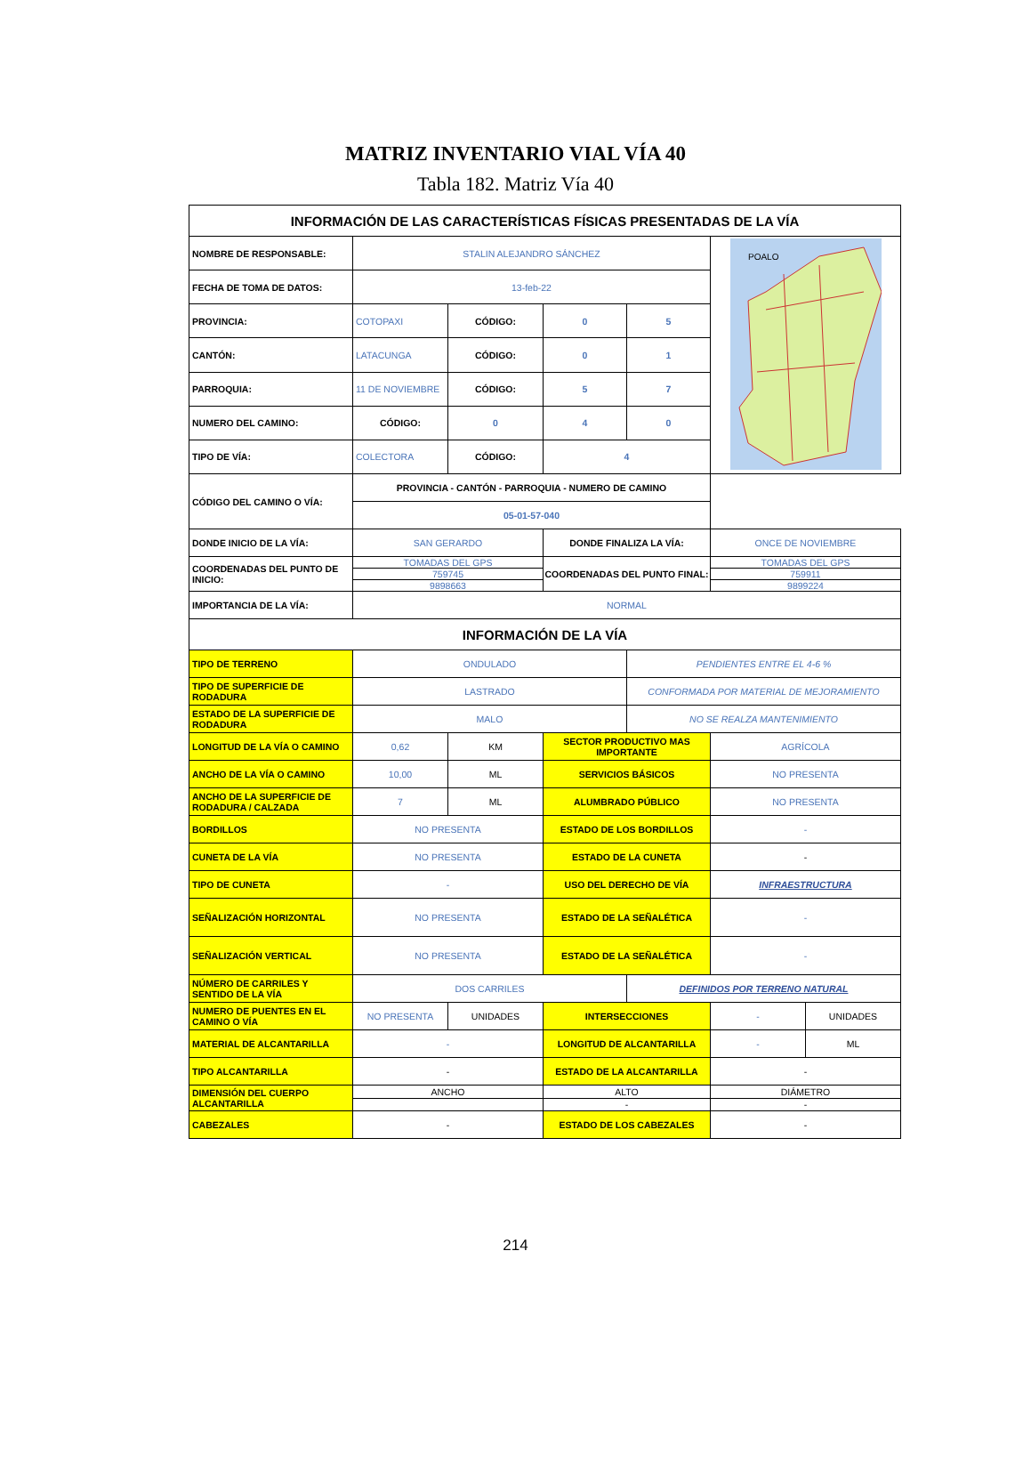MATRIZ INVENTARIO VIAL VÍA 40
Tabla 182. Matriz Vía 40
| INFORMACIÓN DE LAS CARACTERÍSTICAS FÍSICAS PRESENTADAS DE LA VÍA | | | | | | |
| --- | --- | --- | --- | --- | --- | --- |
| NOMBRE DE RESPONSABLE: | STALIN ALEJANDRO SÁNCHEZ | | | | POALO | |
| FECHA DE TOMA DE DATOS: | 13-feb-22 | | | | | |
| PROVINCIA: | COTOPAXI | CÓDIGO: | 0 | 5 | | |
| CANTÓN: | LATACUNGA | CÓDIGO: | 0 | 1 | | |
| PARROQUIA: | 11 DE NOVIEMBRE | CÓDIGO: | 5 | 7 | | |
| NUMERO DEL CAMINO: | CÓDIGO: | 0 | 4 | 0 | | |
| TIPO DE VÍA: | COLECTORA | CÓDIGO: | 4 | | | |
| CÓDIGO DEL CAMINO O VÍA: | PROVINCIA - CANTÓN - PARROQUIA - NUMERO DE CAMINO | | | | | |
| | 05-01-57-040 | | | | | |
| DONDE INICIO DE LA VÍA: | SAN GERARDO | | DONDE FINALIZA LA VÍA: | | ONCE DE NOVIEMBRE | |
| COORDENADAS DEL PUNTO DE INICIO: | TOMADAS DEL GPS | | COORDENADAS DEL PUNTO FINAL: | | TOMADAS DEL GPS | |
| | 759745 | | | | 759911 | |
| | 9898663 | | | | 9899224 | |
| IMPORTANCIA DE LA VÍA: | NORMAL | | | | | |
| INFORMACIÓN DE LA VÍA | | | | | | |
| TIPO DE TERRENO | ONDULADO | | | PENDIENTES ENTRE EL 4-6 % | | |
| TIPO DE SUPERFICIE DE RODADURA | LASTRADO | | | CONFORMADA POR MATERIAL DE MEJORAMIENTO | | |
| ESTADO DE LA SUPERFICIE DE RODADURA | MALO | | | NO SE REALZA MANTENIMIENTO | | |
| LONGITUD DE LA VÍA O CAMINO | 0,62 | KM | SECTOR PRODUCTIVO MAS IMPORTANTE | | AGRÍCOLA | |
| ANCHO DE LA VÍA O CAMINO | 10,00 | ML | SERVICIOS BÁSICOS | | NO PRESENTA | |
| ANCHO DE LA SUPERFICIE DE RODADURA / CALZADA | 7 | ML | ALUMBRADO PÚBLICO | | NO PRESENTA | |
| BORDILLOS | NO PRESENTA | | ESTADO DE LOS BORDILLOS | | - | |
| CUNETA DE LA VÍA | NO PRESENTA | | ESTADO DE LA CUNETA | | - | |
| TIPO DE CUNETA | - | | USO DEL DERECHO DE VÍA | | INFRAESTRUCTURA | |
| SEÑALIZACIÓN HORIZONTAL | NO PRESENTA | | ESTADO DE LA SEÑALÉTICA | | - | |
| SEÑALIZACIÓN VERTICAL | NO PRESENTA | | ESTADO DE LA SEÑALÉTICA | | - | |
| NÚMERO DE CARRILES Y SENTIDO DE LA VÍA | DOS CARRILES | | | DEFINIDOS POR TERRENO NATURAL | | |
| NUMERO DE PUENTES EN EL CAMINO O VÍA | NO PRESENTA | UNIDADES | INTERSECCIONES | | - | UNIDADES |
| MATERIAL DE ALCANTARILLA | - | | LONGITUD DE ALCANTARILLA | | - | ML |
| TIPO ALCANTARILLA | - | | ESTADO DE LA ALCANTARILLA | | - | |
| DIMENSIÓN DEL CUERPO ALCANTARILLA | ANCHO | | ALTO | | DIÁMETRO | |
| | | | - | | - | |
| CABEZALES | - | | ESTADO DE LOS CABEZALES | | - | |
214